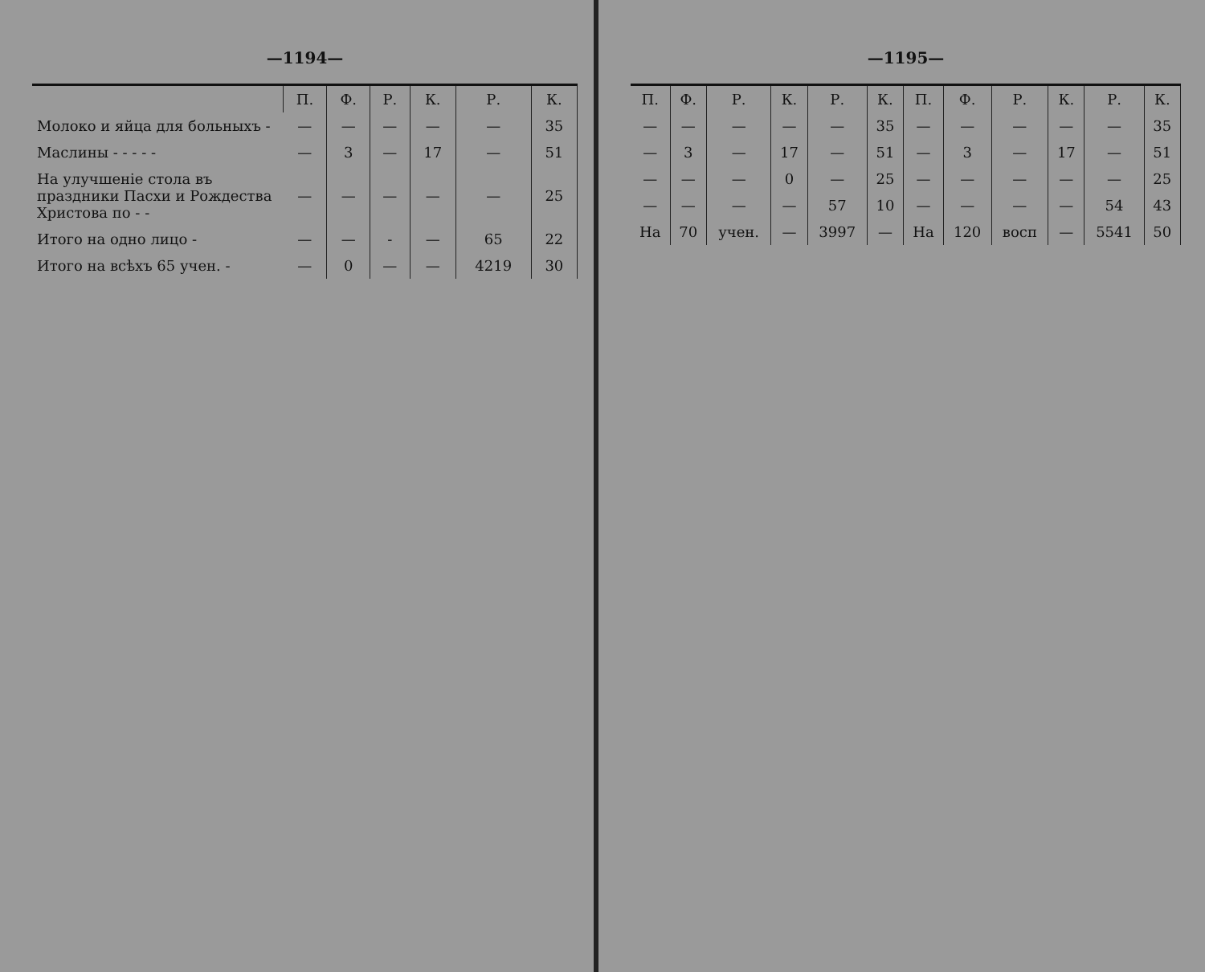—1194—
| | П. | Ф. | Р. | К. | Р. | К. |
| --- | --- | --- | --- | --- | --- | --- |
| Молоко и яйца для больныхъ - | — | — | — | — | — | 35 |
| Маслины - - - - - | — | 3 | — | 17 | — | 51 |
| На улучшеніе стола въ праздники Пасхи и Рождества Христова по - - | — | — | — | — | — | 25 |
| Итого на одно лицо - | — | — | - | — | 65 | 22 |
| Итого на всѣхъ 65 учен. - | — | 0 | — | — | 4219 | 30 |
—1195—
| П. | Ф. | Р. | К. | Р. | К. | П. | Ф. | Р. | К. | Р. | К. |
| --- | --- | --- | --- | --- | --- | --- | --- | --- | --- | --- | --- |
| — | — | — | — | — | 35 | — | — | — | — | — | 35 |
| — | 3 | — | 17 | — | 51 | — | 3 | — | 17 | — | 51 |
| — | — | — | 0 | — | 25 | — | — | — | — | — | 25 |
| — | — | — | — | 57 | 10 | — | — | — | — | 54 | 43 |
| На | 70 | учен. | — | 3997 | — | На | 120 | восп | — | 5541 | 50 |